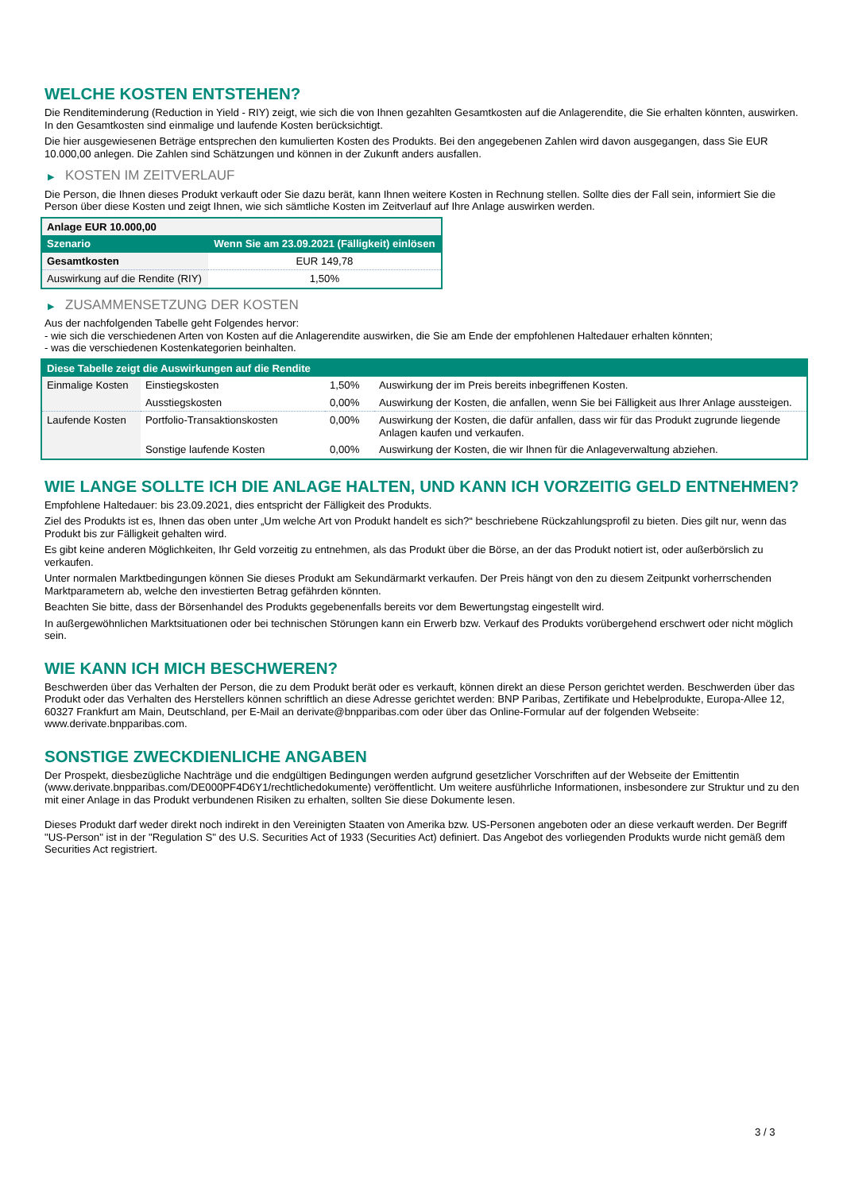WELCHE KOSTEN ENTSTEHEN?
Die Renditeminderung (Reduction in Yield - RIY) zeigt, wie sich die von Ihnen gezahlten Gesamtkosten auf die Anlagerendite, die Sie erhalten könnten, auswirken. In den Gesamtkosten sind einmalige und laufende Kosten berücksichtigt.
Die hier ausgewiesenen Beträge entsprechen den kumulierten Kosten des Produkts. Bei den angegebenen Zahlen wird davon ausgegangen, dass Sie EUR 10.000,00 anlegen. Die Zahlen sind Schätzungen und können in der Zukunft anders ausfallen.
▶ KOSTEN IM ZEITVERLAUF
Die Person, die Ihnen dieses Produkt verkauft oder Sie dazu berät, kann Ihnen weitere Kosten in Rechnung stellen. Sollte dies der Fall sein, informiert Sie die Person über diese Kosten und zeigt Ihnen, wie sich sämtliche Kosten im Zeitverlauf auf Ihre Anlage auswirken werden.
| Anlage EUR 10.000,00 | |
| --- | --- |
| Szenario | Wenn Sie am 23.09.2021 (Fälligkeit) einlösen |
| Gesamtkosten | EUR 149,78 |
| Auswirkung auf die Rendite (RIY) | 1,50% |
▶ ZUSAMMENSETZUNG DER KOSTEN
Aus der nachfolgenden Tabelle geht Folgendes hervor:
- wie sich die verschiedenen Arten von Kosten auf die Anlagerendite auswirken, die Sie am Ende der empfohlenen Haltedauer erhalten könnten;
- was die verschiedenen Kostenkategorien beinhalten.
| Diese Tabelle zeigt die Auswirkungen auf die Rendite | | | |
| --- | --- | --- | --- |
| Einmalige Kosten | Einstiegskosten | 1,50% | Auswirkung der im Preis bereits inbegriffenen Kosten. |
| | Ausstiegskosten | 0,00% | Auswirkung der Kosten, die anfallen, wenn Sie bei Fälligkeit aus Ihrer Anlage aussteigen. |
| Laufende Kosten | Portfolio-Transaktionskosten | 0,00% | Auswirkung der Kosten, die dafür anfallen, dass wir für das Produkt zugrunde liegende Anlagen kaufen und verkaufen. |
| | Sonstige laufende Kosten | 0,00% | Auswirkung der Kosten, die wir Ihnen für die Anlageverwaltung abziehen. |
WIE LANGE SOLLTE ICH DIE ANLAGE HALTEN, UND KANN ICH VORZEITIG GELD ENTNEHMEN?
Empfohlene Haltedauer: bis 23.09.2021, dies entspricht der Fälligkeit des Produkts.
Ziel des Produkts ist es, Ihnen das oben unter „Um welche Art von Produkt handelt es sich?“ beschriebene Rückzahlungsprofil zu bieten. Dies gilt nur, wenn das Produkt bis zur Fälligkeit gehalten wird.
Es gibt keine anderen Möglichkeiten, Ihr Geld vorzeitig zu entnehmen, als das Produkt über die Börse, an der das Produkt notiert ist, oder außerbörslich zu verkaufen.
Unter normalen Marktbedingungen können Sie dieses Produkt am Sekundärmarkt verkaufen. Der Preis hängt von den zu diesem Zeitpunkt vorherrschenden Marktparametern ab, welche den investierten Betrag gefährden könnten.
Beachten Sie bitte, dass der Börsenhandel des Produkts gegebenenfalls bereits vor dem Bewertungstag eingestellt wird.
In außergewöhnlichen Marktsituationen oder bei technischen Störungen kann ein Erwerb bzw. Verkauf des Produkts vorübergehend erschwert oder nicht möglich sein.
WIE KANN ICH MICH BESCHWEREN?
Beschwerden über das Verhalten der Person, die zu dem Produkt berät oder es verkauft, können direkt an diese Person gerichtet werden. Beschwerden über das Produkt oder das Verhalten des Herstellers können schriftlich an diese Adresse gerichtet werden: BNP Paribas, Zertifikate und Hebelprodukte, Europa-Allee 12, 60327 Frankfurt am Main, Deutschland, per E-Mail an derivate@bnpparibas.com oder über das Online-Formular auf der folgenden Webseite: www.derivate.bnpparibas.com.
SONSTIGE ZWECKDIENLICHE ANGABEN
Der Prospekt, diesbezügliche Nachträge und die endgültigen Bedingungen werden aufgrund gesetzlicher Vorschriften auf der Webseite der Emittentin (www.derivate.bnpparibas.com/DE000PF4D6Y1/rechtlichedokumente) veröffentlicht. Um weitere ausführliche Informationen, insbesondere zur Struktur und zu den mit einer Anlage in das Produkt verbundenen Risiken zu erhalten, sollten Sie diese Dokumente lesen.
Dieses Produkt darf weder direkt noch indirekt in den Vereinigten Staaten von Amerika bzw. US-Personen angeboten oder an diese verkauft werden. Der Begriff "US-Person" ist in der "Regulation S" des U.S. Securities Act of 1933 (Securities Act) definiert. Das Angebot des vorliegenden Produkts wurde nicht gemäß dem Securities Act registriert.
3 / 3